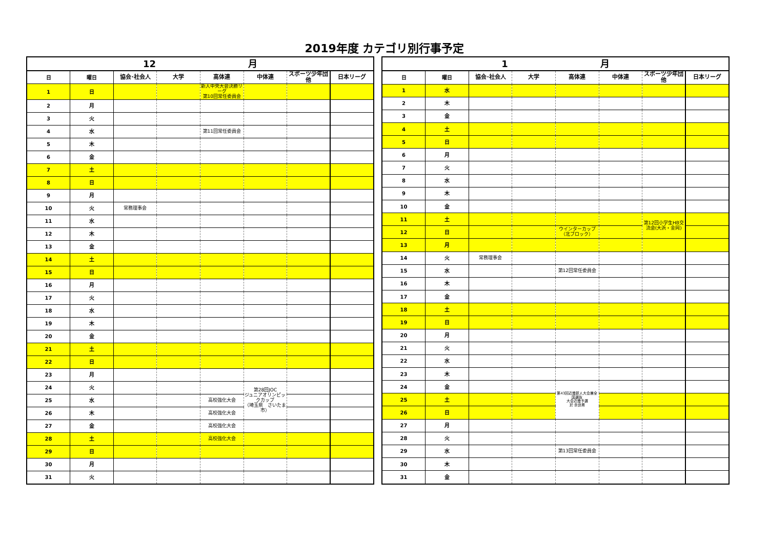2019年度 カテゴリ別行事予定
| 12 月 | | | | | | | |
| --- | --- | --- | --- | --- | --- | --- | --- |
| 日 | 曜日 | 協会･社会人 | 大学 | 高体連 | 中体連 | スポーツ少年団他 | 日本リーグ |
| 1 | 日 | | | 新人中央大会決勝リーグ 第10回常任委員会 | | | |
| 2 | 月 | | | | | | |
| 3 | 火 | | | | | | |
| 4 | 水 | | | 第11回常任委員会 | | | |
| 5 | 木 | | | | | | |
| 6 | 金 | | | | | | |
| 7 | 土 | | | | | | |
| 8 | 日 | | | | | | |
| 9 | 月 | | | | | | |
| 10 | 火 | 常務理事会 | | | | | |
| 11 | 水 | | | | | | |
| 12 | 木 | | | | | | |
| 13 | 金 | | | | | | |
| 14 | 土 | | | | | | |
| 15 | 日 | | | | | | |
| 16 | 月 | | | | | | |
| 17 | 火 | | | | | | |
| 18 | 水 | | | | | | |
| 19 | 木 | | | | | | |
| 20 | 金 | | | | | | |
| 21 | 土 | | | | | | |
| 22 | 日 | | | | | | |
| 23 | 月 | | | | | | |
| 24 | 火 | | | | 第28回JOC ジュニアオリンピックカップ （埼玉県 さいたま市） | | |
| 25 | 水 | | | 高校強化大会 | | | |
| 26 | 木 | | | 高校強化大会 | | | |
| 27 | 金 | | | 高校強化大会 | | | |
| 28 | 土 | | | 高校強化大会 | | | |
| 29 | 日 | | | | | | |
| 30 | 月 | | | | | | |
| 31 | 火 | | | | | | |
| 1 月 | | | | | | | |
| --- | --- | --- | --- | --- | --- | --- | --- |
| 日 | 曜日 | 協会･社会人 | 大学 | 高体連 | 中体連 | スポーツ少年団他 | 日本リーグ |
| 1 | 水 | | | | | | |
| 2 | 木 | | | | | | |
| 3 | 金 | | | | | | |
| 4 | 土 | | | | | | |
| 5 | 日 | | | | | | |
| 6 | 月 | | | | | | |
| 7 | 火 | | | | | | |
| 8 | 水 | | | | | | |
| 9 | 木 | | | | | | |
| 10 | 金 | | | | | | |
| 11 | 土 | | | | | 第12回小学生HB交流会(大浜・金岡) | |
| 12 | 日 | | | ウインターカップ（北ブロック） | | | |
| 13 | 月 | | | | | | |
| 14 | 火 | 常務理事会 | | | | | |
| 15 | 水 | | | 第12回常任委員会 | | | |
| 16 | 木 | | | | | | |
| 17 | 金 | | | | | | |
| 18 | 土 | | | | | | |
| 19 | 日 | | | | | | |
| 20 | 月 | | | | | | |
| 21 | 火 | | | | | | |
| 22 | 水 | | | | | | |
| 23 | 木 | | | | | | |
| 24 | 金 | | | 第43回近畿新人大会兼全国選抜 大会近畿予選 於 奈良県 | | | |
| 25 | 土 | | | | | | |
| 26 | 日 | | | | | | |
| 27 | 月 | | | | | | |
| 28 | 火 | | | | | | |
| 29 | 水 | | | 第13回常任委員会 | | | |
| 30 | 木 | | | | | | |
| 31 | 金 | | | | | | |